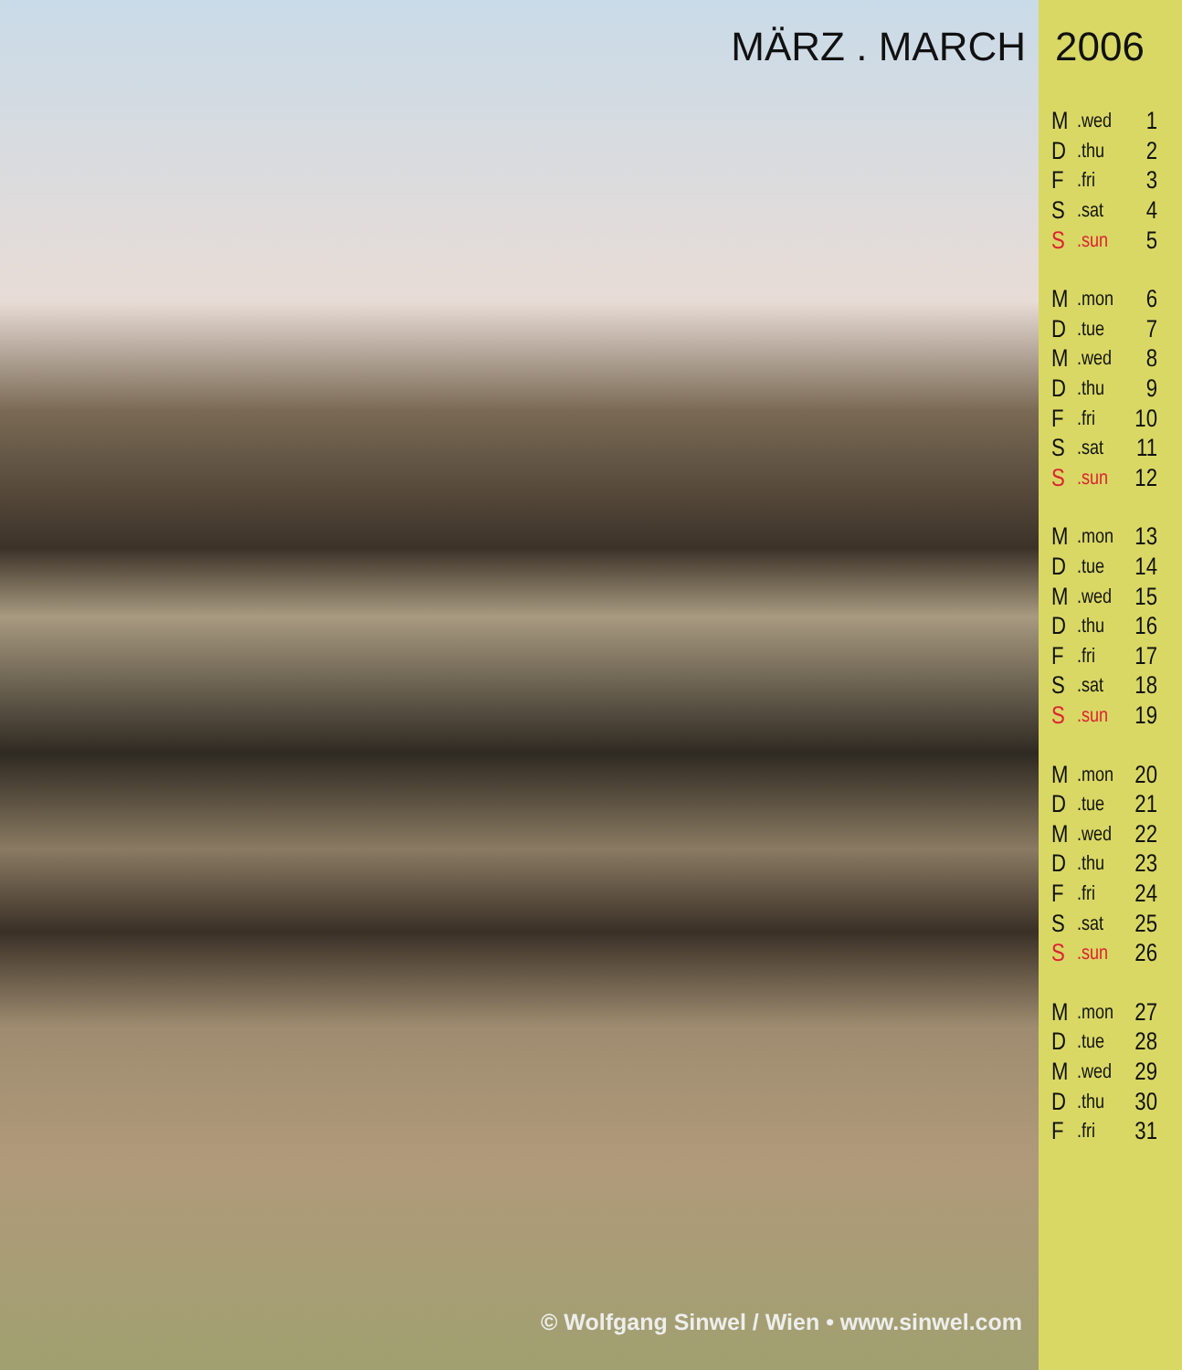MÄRZ . MARCH
© Wolfgang Sinwel / Wien • www.sinwel.com
2006
| M | .wed | 1 |
| D | .thu | 2 |
| F | .fri | 3 |
| S | .sat | 4 |
| S | .sun | 5 |
| M | .mon | 6 |
| D | .tue | 7 |
| M | .wed | 8 |
| D | .thu | 9 |
| F | .fri | 10 |
| S | .sat | 11 |
| S | .sun | 12 |
| M | .mon | 13 |
| D | .tue | 14 |
| M | .wed | 15 |
| D | .thu | 16 |
| F | .fri | 17 |
| S | .sat | 18 |
| S | .sun | 19 |
| M | .mon | 20 |
| D | .tue | 21 |
| M | .wed | 22 |
| D | .thu | 23 |
| F | .fri | 24 |
| S | .sat | 25 |
| S | .sun | 26 |
| M | .mon | 27 |
| D | .tue | 28 |
| M | .wed | 29 |
| D | .thu | 30 |
| F | .fri | 31 |